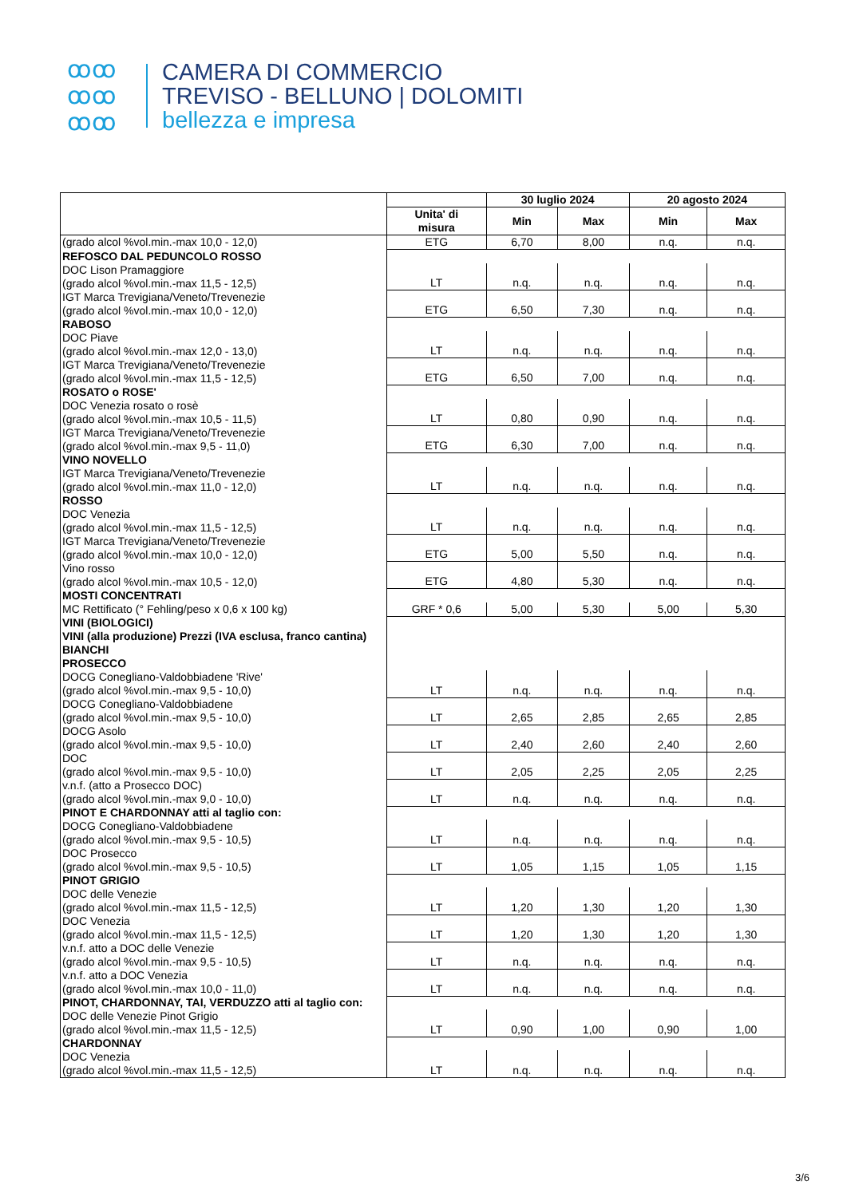ꝏꝏ
ꝏꝏ
ꝏꝏ
CAMERA DI COMMERCIO
TREVISO - BELLUNO | DOLOMITI
bellezza e impresa
| | | 30 luglio 2024 | | 20 agosto 2024 | |
| --- | --- | --- | --- | --- | --- |
| | Unita' di misura | Min | Max | Min | Max |
| (grado alcol %vol.min.-max 10,0 - 12,0) | ETG | 6,70 | 8,00 | n.q. | n.q. |
| REFOSCO DAL PEDUNCOLO ROSSO | | | | | |
| DOC Lison Pramaggiore (grado alcol %vol.min.-max 11,5 - 12,5) | LT | n.q. | n.q. | n.q. | n.q. |
| IGT Marca Trevigiana/Veneto/Trevenezie (grado alcol %vol.min.-max 10,0 - 12,0) | ETG | 6,50 | 7,30 | n.q. | n.q. |
| RABOSO | | | | | |
| DOC Piave (grado alcol %vol.min.-max 12,0 - 13,0) | LT | n.q. | n.q. | n.q. | n.q. |
| IGT Marca Trevigiana/Veneto/Trevenezie (grado alcol %vol.min.-max 11,5 - 12,5) | ETG | 6,50 | 7,00 | n.q. | n.q. |
| ROSATO o ROSE' | | | | | |
| DOC Venezia rosato o rosè (grado alcol %vol.min.-max 10,5 - 11,5) | LT | 0,80 | 0,90 | n.q. | n.q. |
| IGT Marca Trevigiana/Veneto/Trevenezie (grado alcol %vol.min.-max 9,5 - 11,0) | ETG | 6,30 | 7,00 | n.q. | n.q. |
| VINO NOVELLO | | | | | |
| IGT Marca Trevigiana/Veneto/Trevenezie (grado alcol %vol.min.-max 11,0 - 12,0) | LT | n.q. | n.q. | n.q. | n.q. |
| ROSSO | | | | | |
| DOC Venezia (grado alcol %vol.min.-max 11,5 - 12,5) | LT | n.q. | n.q. | n.q. | n.q. |
| IGT Marca Trevigiana/Veneto/Trevenezie (grado alcol %vol.min.-max 10,0 - 12,0) | ETG | 5,00 | 5,50 | n.q. | n.q. |
| Vino rosso (grado alcol %vol.min.-max 10,5 - 12,0) | ETG | 4,80 | 5,30 | n.q. | n.q. |
| MOSTI CONCENTRATI | | | | | |
| MC Rettificato (° Fehling/peso x 0,6 x 100 kg) | GRF * 0,6 | 5,00 | 5,30 | 5,00 | 5,30 |
| VINI (BIOLOGICI) | | | | | |
| VINI (alla produzione) Prezzi (IVA esclusa, franco cantina) | | | | | |
| BIANCHI | | | | | |
| PROSECCO | | | | | |
| DOCG Conegliano-Valdobbiadene 'Rive' (grado alcol %vol.min.-max 9,5 - 10,0) | LT | n.q. | n.q. | n.q. | n.q. |
| DOCG Conegliano-Valdobbiadene (grado alcol %vol.min.-max 9,5 - 10,0) | LT | 2,65 | 2,85 | 2,65 | 2,85 |
| DOCG Asolo (grado alcol %vol.min.-max 9,5 - 10,0) | LT | 2,40 | 2,60 | 2,40 | 2,60 |
| DOC (grado alcol %vol.min.-max 9,5 - 10,0) | LT | 2,05 | 2,25 | 2,05 | 2,25 |
| v.n.f. (atto a Prosecco DOC) (grado alcol %vol.min.-max 9,0 - 10,0) | LT | n.q. | n.q. | n.q. | n.q. |
| PINOT E CHARDONNAY atti al taglio con: | | | | | |
| DOCG Conegliano-Valdobbiadene (grado alcol %vol.min.-max 9,5 - 10,5) | LT | n.q. | n.q. | n.q. | n.q. |
| DOC Prosecco (grado alcol %vol.min.-max 9,5 - 10,5) | LT | 1,05 | 1,15 | 1,05 | 1,15 |
| PINOT GRIGIO | | | | | |
| DOC delle Venezie (grado alcol %vol.min.-max 11,5 - 12,5) | LT | 1,20 | 1,30 | 1,20 | 1,30 |
| DOC Venezia (grado alcol %vol.min.-max 11,5 - 12,5) | LT | 1,20 | 1,30 | 1,20 | 1,30 |
| v.n.f. atto a DOC delle Venezie (grado alcol %vol.min.-max 9,5 - 10,5) | LT | n.q. | n.q. | n.q. | n.q. |
| v.n.f. atto a DOC Venezia (grado alcol %vol.min.-max 10,0 - 11,0) | LT | n.q. | n.q. | n.q. | n.q. |
| PINOT, CHARDONNAY, TAI, VERDUZZO atti al taglio con: | | | | | |
| DOC delle Venezie Pinot Grigio (grado alcol %vol.min.-max 11,5 - 12,5) | LT | 0,90 | 1,00 | 0,90 | 1,00 |
| CHARDONNAY | | | | | |
| DOC Venezia (grado alcol %vol.min.-max 11,5 - 12,5) | LT | n.q. | n.q. | n.q. | n.q. |
3/6